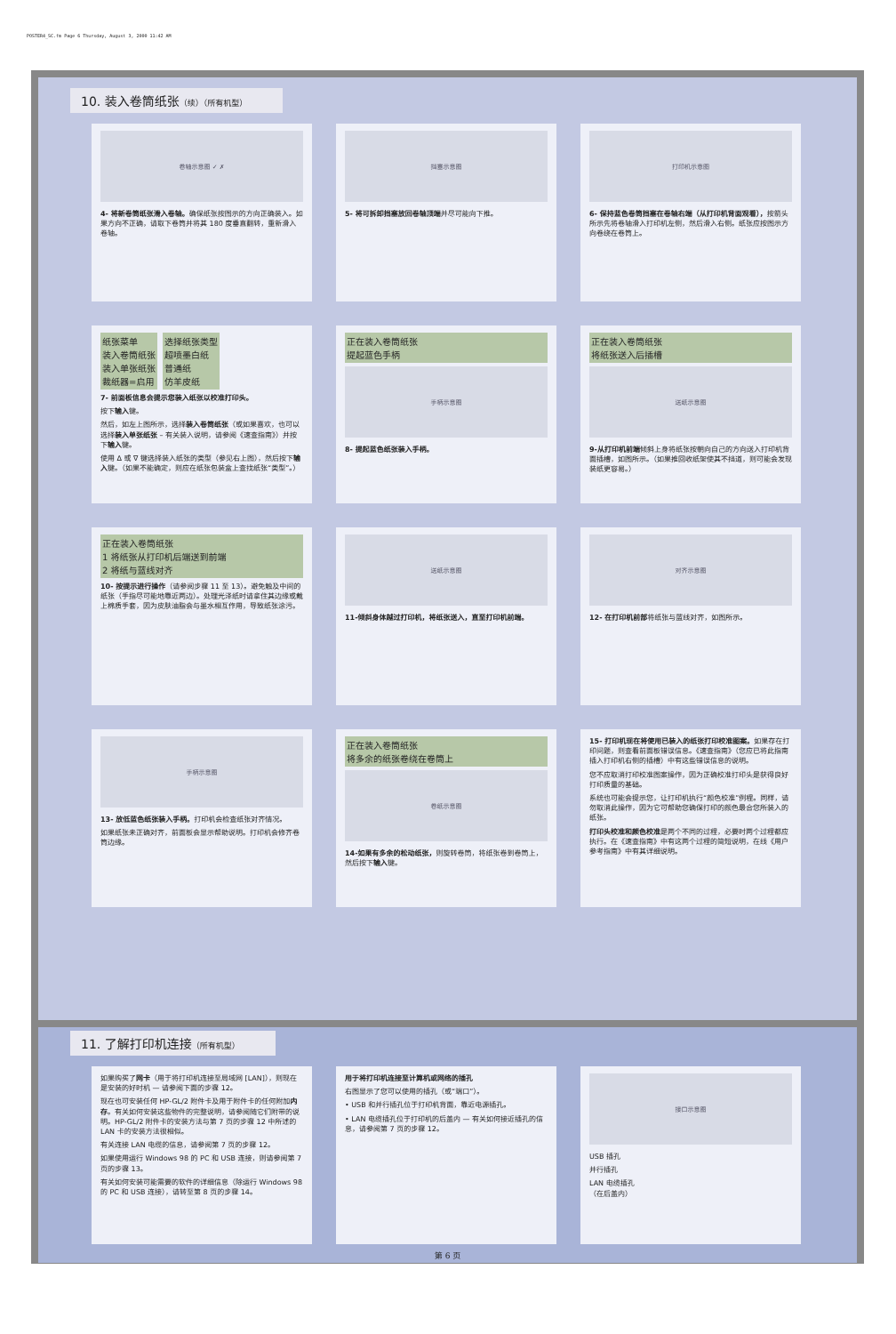POSTER4_SC.fm Page 6 Thursday, August 3, 2000 11:42 AM
10. 装入卷筒纸张（续）（所有机型）
卷轴示意图 ✓ ✗
4- 将新卷筒纸张滑入卷轴。确保纸张按图示的方向正确装入。如果方向不正确，请取下卷筒并将其 180 度垂直翻转，重新滑入卷轴。
挡塞示意图
5- 将可拆卸挡塞放回卷轴顶端并尽可能向下推。
打印机示意图
6- 保持蓝色卷筒挡塞在卷轴右端（从打印机背面观看），按箭头所示先将卷轴滑入打印机左侧，然后滑入右侧。纸张应按图示方向卷绕在卷筒上。
纸张菜单
装入卷筒纸张
装入单张纸张
裁纸器=启用
选择纸张类型
超喷墨白纸
普通纸
仿羊皮纸
7- 前面板信息会提示您装入纸张以校准打印头。
按下输入键。
然后，如左上图所示，选择装入卷筒纸张（或如果喜欢，也可以选择装入单张纸张 – 有关装入说明，请参阅《速查指南》）并按下输入键。
使用 Δ 或 ∇ 键选择装入纸张的类型（参见右上图），然后按下输入键。（如果不能确定，则应在纸张包装盒上查找纸张“类型”。）
正在装入卷筒纸张
提起蓝色手柄
手柄示意图
8- 提起蓝色纸张装入手柄。
正在装入卷筒纸张
将纸张送入后插槽
送纸示意图
9-从打印机前端倾斜上身将纸张按朝向自己的方向送入打印机背面插槽，如图所示。（如果推回收纸架使其不挡道，则可能会发现装纸更容易。）
正在装入卷筒纸张
1 将纸张从打印机后端送到前端
2 将纸与蓝线对齐
10- 按提示进行操作（请参阅步骤 11 至 13）。避免触及中间的纸张（手指尽可能地靠近两边）。处理光泽纸时请拿住其边缘或戴上棉质手套，因为皮肤油脂会与墨水相互作用，导致纸张涂污。
送纸示意图
11-倾斜身体越过打印机，将纸张送入，直至打印机前端。
对齐示意图
12- 在打印机前部将纸张与蓝线对齐，如图所示。
手柄示意图
13- 放低蓝色纸张装入手柄。打印机会检查纸张对齐情况。
如果纸张未正确对齐，前面板会显示帮助说明。打印机会修齐卷筒边缘。
正在装入卷筒纸张
将多余的纸张卷绕在卷筒上
卷纸示意图
14-如果有多余的松动纸张，则旋转卷筒，将纸张卷到卷筒上，然后按下输入键。
15- 打印机现在将使用已装入的纸张打印校准图案。如果存在打印问题，则查看前面板错误信息。《速查指南》（您应已将此指南插入打印机右侧的插槽）中有这些错误信息的说明。
您不应取消打印校准图案操作，因为正确校准打印头是获得良好打印质量的基础。
系统也可能会提示您，让打印机执行“颜色校准”例程。同样，请勿取消此操作，因为它可帮助您确保打印的颜色最合您所装入的纸张。
打印头校准和颜色校准是两个不同的过程，必要时两个过程都应执行。在《速查指南》中有这两个过程的简短说明，在线《用户参考指南》中有其详细说明。
11. 了解打印机连接（所有机型）
如果购买了网卡（用于将打印机连接至局域网 [LAN]），则现在是安装的好时机 — 请参阅下面的步骤 12。
现在也可安装任何 HP-GL/2 附件卡及用于附件卡的任何附加内存。有关如何安装这些物件的完整说明，请参阅随它们附带的说明。HP-GL/2 附件卡的安装方法与第 7 页的步骤 12 中所述的 LAN 卡的安装方法很相似。
有关连接 LAN 电缆的信息，请参阅第 7 页的步骤 12。
如果使用运行 Windows 98 的 PC 和 USB 连接，则请参阅第 7 页的步骤 13。
有关如何安装可能需要的软件的详细信息（除运行 Windows 98 的 PC 和 USB 连接），请转至第 8 页的步骤 14。
用于将打印机连接至计算机或网络的插孔
右图显示了您可以使用的插孔（或“端口”）。
• USB 和并行插孔位于打印机背面，靠近电源插孔。
• LAN 电缆插孔位于打印机的后盖内 — 有关如何接近插孔的信息，请参阅第 7 页的步骤 12。
接口示意图
USB 插孔
并行插孔
LAN 电缆插孔
（在后盖内）
第 6 页